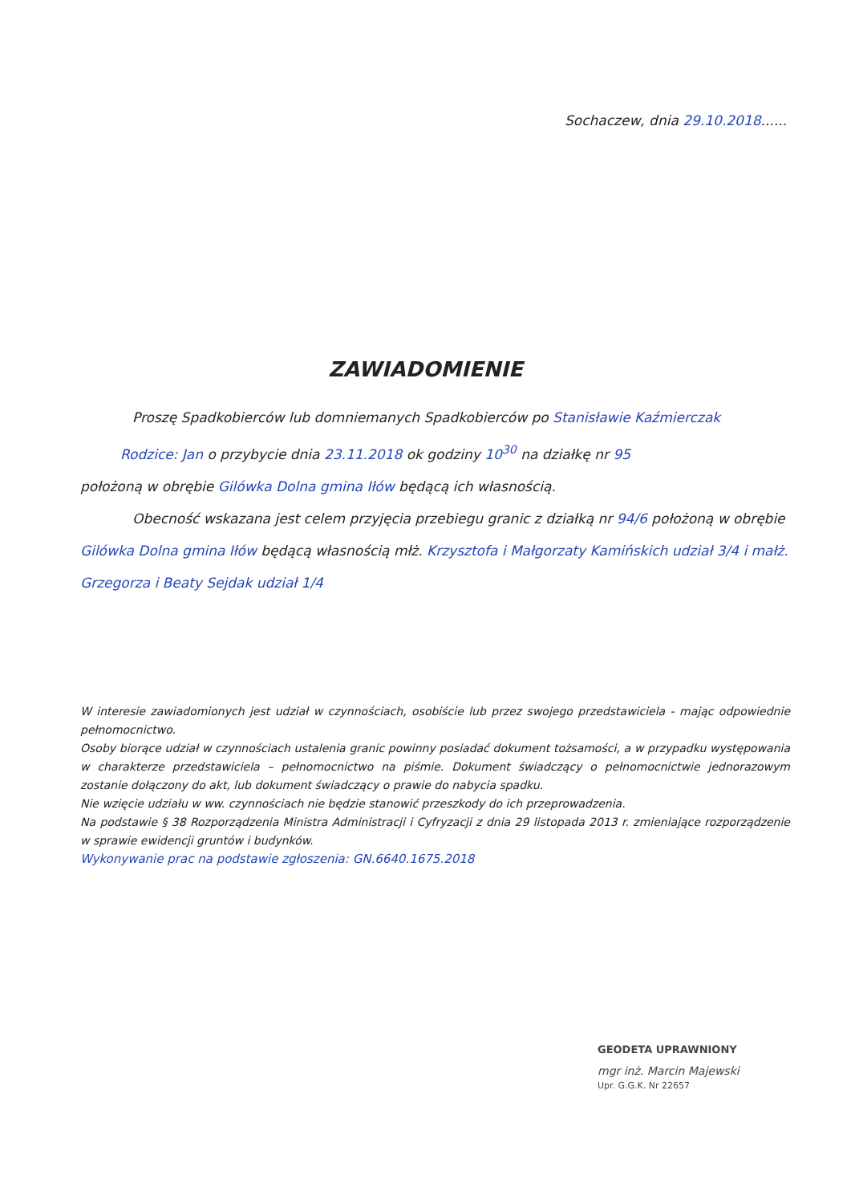Sochaczew, dnia 29.10.2018......
ZAWIADOMIENIE
Proszę Spadkobierców lub domniemanych Spadkobierców po Stanisławie Kaźmierczak
Rodzice: Jan o przybycie dnia 23.11.2018 ok godziny 10<sup>30</sup> na działkę nr 95
położoną w obrębie Gilówka Dolna gmina Iłów będącą ich własnością.
Obecność wskazana jest celem przyjęcia przebiegu granic z działką nr 94/6 położoną w obrębie
Gilówka Dolna gmina Iłów będącą własnością młż. Krzysztofa i Małgorzaty Kamińskich udział 3/4 i małż. Grzegorza i Beaty Sejdak udział 1/4
W interesie zawiadomionych jest udział w czynnościach, osobiście lub przez swojego przedstawiciela - mając odpowiednie pełnomocnictwo.
Osoby biorące udział w czynnościach ustalenia granic powinny posiadać dokument tożsamości, a w przypadku występowania w charakterze przedstawiciela – pełnomocnictwo na piśmie. Dokument świadczący o pełnomocnictwie jednorazowym zostanie dołączony do akt, lub dokument świadczący o prawie do nabycia spadku.
Nie wzięcie udziału w ww. czynnościach nie będzie stanowić przeszkody do ich przeprowadzenia.
Na podstawie § 38 Rozporządzenia Ministra Administracji i Cyfryzacji z dnia 29 listopada 2013 r. zmieniające rozporządzenie w sprawie ewidencji gruntów i budynków.
Wykonywanie prac na podstawie zgłoszenia: GN.6640.1675.2018
GEODETA UPRAWNIONY
mgr inż. Marcin Majewski
Upr. G.G.K. Nr 22657